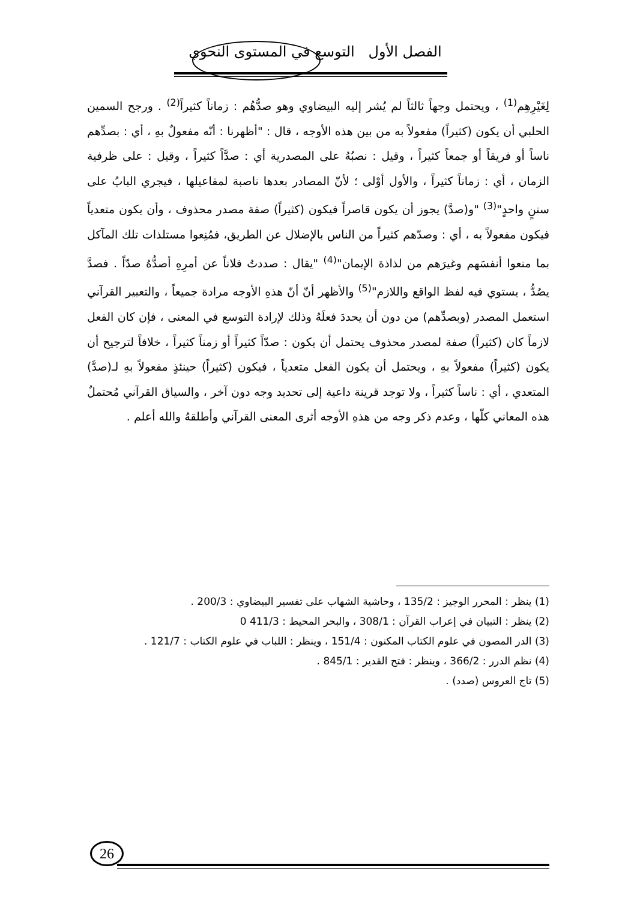الفصل الأول التوسع في المستوى النحوي
لِغَيْرِهِم<sup>(1)</sup> ، ويحتمل وجهاً ثالثاً لم يُشر إليه البيضاوي وهو صدُّهُم : زماناً كثيراً<sup>(2)</sup> . ورجح السمين الحلبي أن يكون (كثيراً) مفعولاً به من بين هذه الأوجه ، قال : "أظهرنا : أنّه مفعولٌ بهِ ، أي : بصدِّهم ناساً أو فريقاً أو جمعاً كثيراً ، وقيل : نصبُهُ على المصدرية أي : صدَّاً كثيراً ، وقيل : على ظرفية الزمان ، أي : زماناً كثيراً ، والأول أوْلى ؛ لأنّ المصادر بعدها ناصبة لمفاعيلها ، فيجري البابُ على سننٍ واحدٍ"<sup>(3)</sup> "و(صدَّ) يجوز أن يكون قاصراً فيكون (كثيراً) صفة مصدر محذوف ، وأن يكون متعدياً فيكون مفعولاً به ، أي : وصدّهم كثيراً من الناس بالإضلال عن الطريق، فمُنِعوا مستلذات تلك المآكل بما منعوا أنفسَهم وغيرَهم من لذاذة الإيمان"<sup>(4)</sup> "يقال : صددتُ فلاناً عن أمرِهِ أصدُّهُ صدّاً . فصدَّ يصُدُّ ، يستوي فيه لفظ الواقع واللازم"<sup>(5)</sup> والأظهر أنّ أنّ هذهِ الأوجه مرادة جميعاً ، والتعبير القرآني استعمل المصدر (وبصدِّهم) من دون أن يحددَ فعلَهُ وذلك لإرادة التوسع في المعنى ، فإن كان الفعل لازماً كان (كثيراً) صفة لمصدر محذوف يحتمل أن يكون : صدّاً كثيراً أو زمناً كثيراً ، خلافاً لترجيح أن يكون (كثيراً) مفعولاً بهِ ، ويحتمل أن يكون الفعل متعدياً ، فيكون (كثيراً) حينئذٍ مفعولاً بهِ لـ(صدَّ) المتعدي ، أي : ناساً كثيراً ، ولا توجد قرينة داعية إلى تحديد وجه دون آخر ، والسياق القرآني مُحتملٌ هذه المعاني كلّها ، وعدم ذكر وجه من هذهِ الأوجه أثرى المعنى القرآني وأطلقهُ والله أعلم .
(1) ينظر : المحرر الوجيز : 135/2 ، وحاشية الشهاب على تفسير البيضاوي : 200/3 .
(2) ينظر : التبيان في إعراب القرآن : 308/1 ، والبحر المحيط : 411/3 0
(3) الدر المصون في علوم الكتاب المكنون : 151/4 ، وينظر : اللباب في علوم الكتاب : 121/7 .
(4) نظم الدرر : 366/2 ، وينظر : فتح القدير : 845/1 .
(5) تاج العروس (صدد) .
26